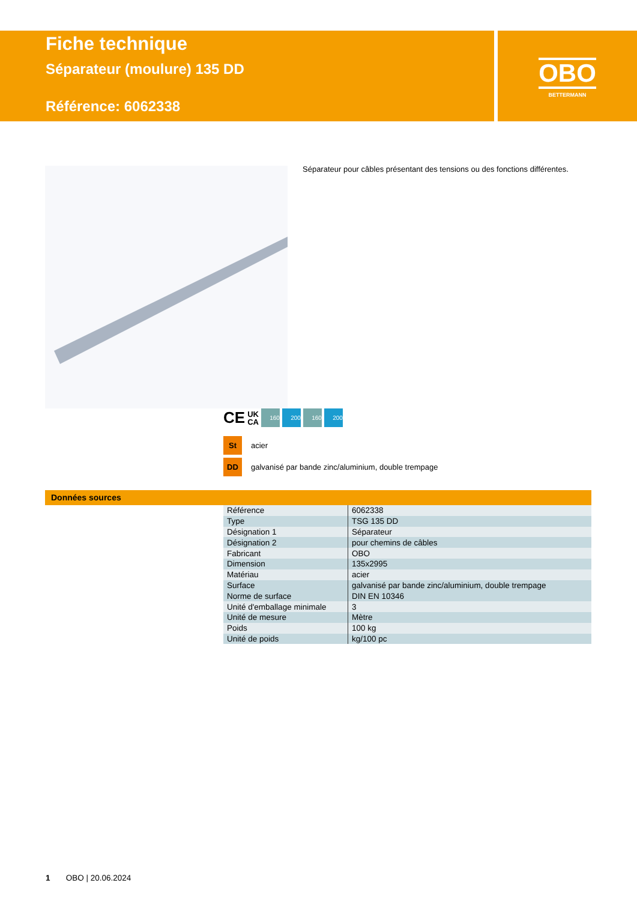Fiche technique
Séparateur (moulure) 135 DD
Référence: 6062338
OBO
BETTERMANN
Séparateur pour câbles présentant des tensions ou des fonctions différentes.
CE UK
CA 160 200 160 200
St acier
DD galvanisé par bande zinc/aluminium, double trempage
Données sources
| Référence | 6062338 |
| Type | TSG 135 DD |
| Désignation 1 | Séparateur |
| Désignation 2 | pour chemins de câbles |
| Fabricant | OBO |
| Dimension | 135x2995 |
| Matériau | acier |
| Surface | galvanisé par bande zinc/aluminium, double trempage |
| Norme de surface | DIN EN 10346 |
| Unité d'emballage minimale | 3 |
| Unité de mesure | Mètre |
| Poids | 100 kg |
| Unité de poids | kg/100 pc |
1 OBO | 20.06.2024